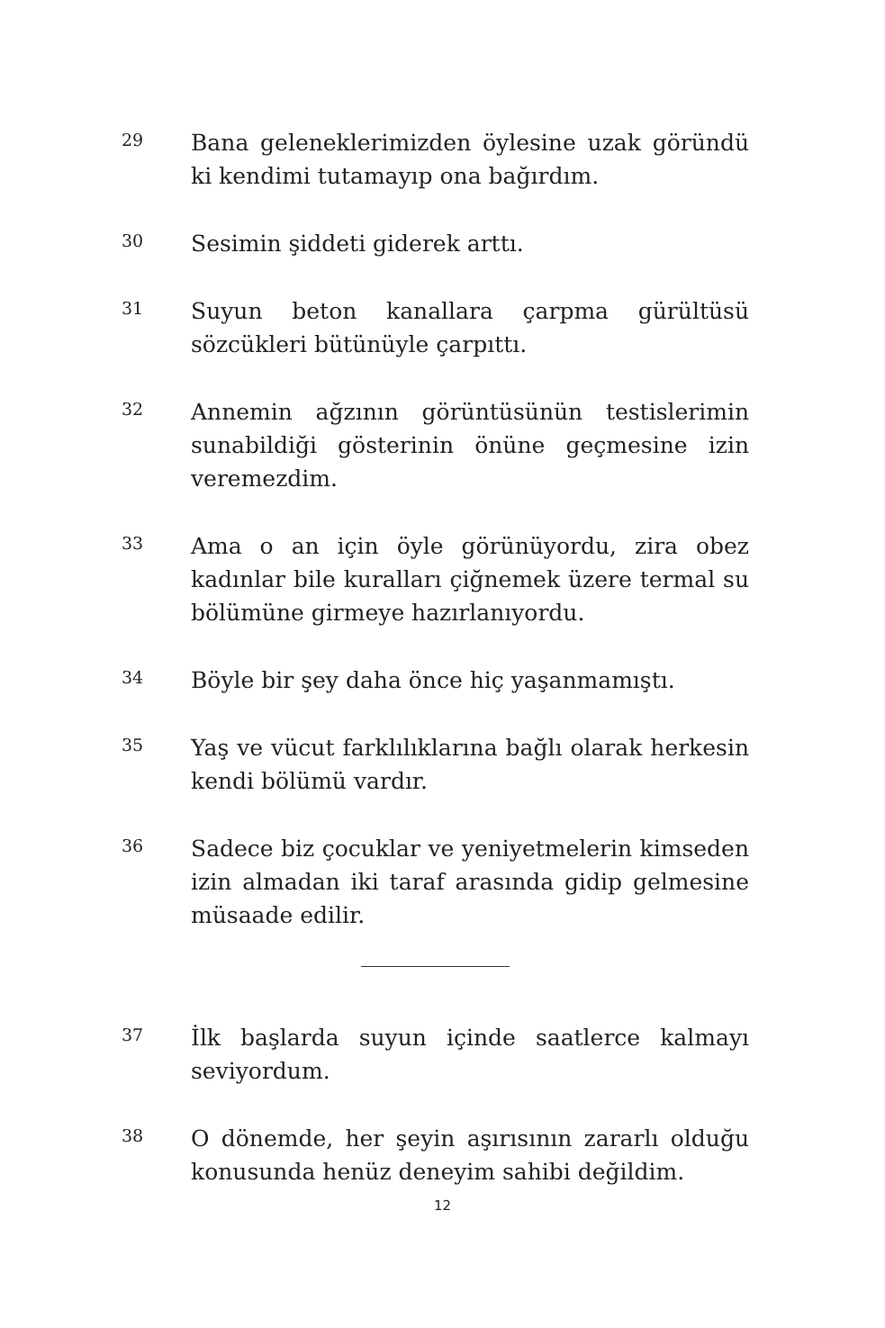29
Bana geleneklerimizden öylesine uzak göründü ki kendimi tutamayıp ona bağırdım.
30
Sesimin şiddeti giderek arttı.
31
Suyun beton kanallara çarpma gürültüsü sözcükleri bütünüyle çarpıttı.
32
Annemin ağzının görüntüsünün testislerimin sunabildiği gösterinin önüne geçmesine izin veremezdim.
33
Ama o an için öyle görünüyordu, zira obez kadınlar bile kuralları çiğnemek üzere termal su bölümüne girmeye hazırlanıyordu.
34
Böyle bir şey daha önce hiç yaşanmamıştı.
35
Yaş ve vücut farklılıklarına bağlı olarak herkesin kendi bölümü vardır.
36
Sadece biz çocuklar ve yeniyetmelerin kimseden izin almadan iki taraf arasında gidip gelmesine müsaade edilir.
37
İlk başlarda suyun içinde saatlerce kalmayı seviyordum.
38
O dönemde, her şeyin aşırısının zararlı olduğu konusunda henüz deneyim sahibi değildim.
12